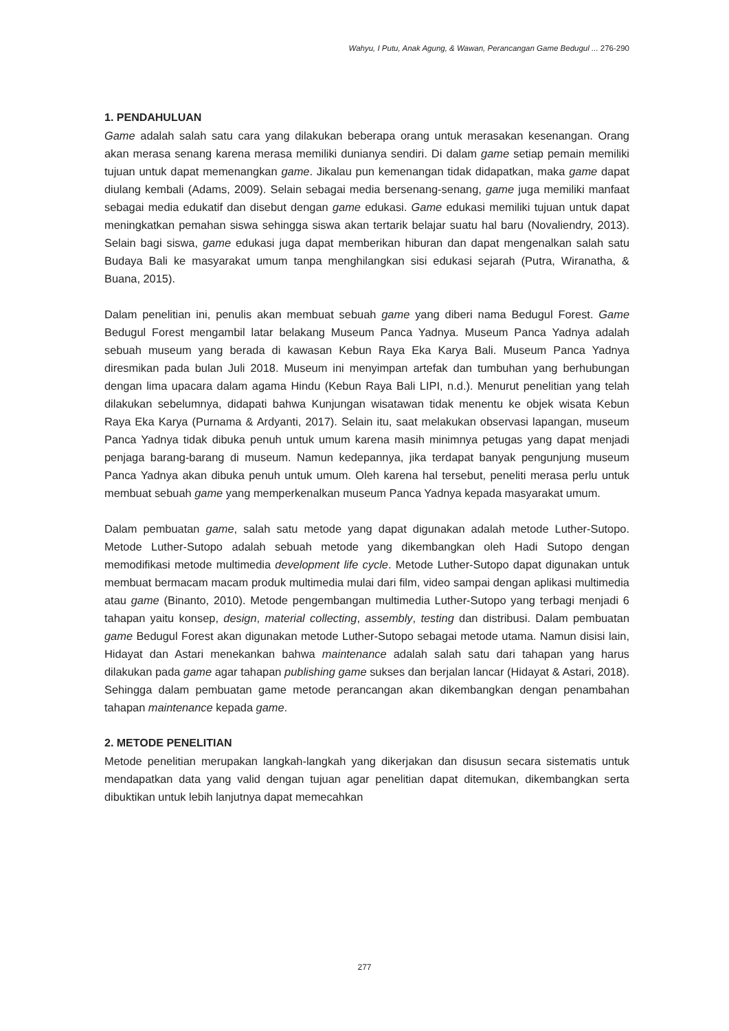Wahyu, I Putu, Anak Agung, & Wawan, Perancangan Game Bedugul ... 276-290
1. PENDAHULUAN
Game adalah salah satu cara yang dilakukan beberapa orang untuk merasakan kesenangan. Orang akan merasa senang karena merasa memiliki dunianya sendiri. Di dalam game setiap pemain memiliki tujuan untuk dapat memenangkan game. Jikalau pun kemenangan tidak didapatkan, maka game dapat diulang kembali (Adams, 2009). Selain sebagai media bersenang-senang, game juga memiliki manfaat sebagai media edukatif dan disebut dengan game edukasi. Game edukasi memiliki tujuan untuk dapat meningkatkan pemahan siswa sehingga siswa akan tertarik belajar suatu hal baru (Novaliendry, 2013). Selain bagi siswa, game edukasi juga dapat memberikan hiburan dan dapat mengenalkan salah satu Budaya Bali ke masyarakat umum tanpa menghilangkan sisi edukasi sejarah (Putra, Wiranatha, & Buana, 2015).
Dalam penelitian ini, penulis akan membuat sebuah game yang diberi nama Bedugul Forest. Game Bedugul Forest mengambil latar belakang Museum Panca Yadnya. Museum Panca Yadnya adalah sebuah museum yang berada di kawasan Kebun Raya Eka Karya Bali. Museum Panca Yadnya diresmikan pada bulan Juli 2018. Museum ini menyimpan artefak dan tumbuhan yang berhubungan dengan lima upacara dalam agama Hindu (Kebun Raya Bali LIPI, n.d.). Menurut penelitian yang telah dilakukan sebelumnya, didapati bahwa Kunjungan wisatawan tidak menentu ke objek wisata Kebun Raya Eka Karya (Purnama & Ardyanti, 2017). Selain itu, saat melakukan observasi lapangan, museum Panca Yadnya tidak dibuka penuh untuk umum karena masih minimnya petugas yang dapat menjadi penjaga barang-barang di museum. Namun kedepannya, jika terdapat banyak pengunjung museum Panca Yadnya akan dibuka penuh untuk umum. Oleh karena hal tersebut, peneliti merasa perlu untuk membuat sebuah game yang memperkenalkan museum Panca Yadnya kepada masyarakat umum.
Dalam pembuatan game, salah satu metode yang dapat digunakan adalah metode Luther-Sutopo. Metode Luther-Sutopo adalah sebuah metode yang dikembangkan oleh Hadi Sutopo dengan memodifikasi metode multimedia development life cycle. Metode Luther-Sutopo dapat digunakan untuk membuat bermacam macam produk multimedia mulai dari film, video sampai dengan aplikasi multimedia atau game (Binanto, 2010). Metode pengembangan multimedia Luther-Sutopo yang terbagi menjadi 6 tahapan yaitu konsep, design, material collecting, assembly, testing dan distribusi. Dalam pembuatan game Bedugul Forest akan digunakan metode Luther-Sutopo sebagai metode utama. Namun disisi lain, Hidayat dan Astari menekankan bahwa maintenance adalah salah satu dari tahapan yang harus dilakukan pada game agar tahapan publishing game sukses dan berjalan lancar (Hidayat & Astari, 2018). Sehingga dalam pembuatan game metode perancangan akan dikembangkan dengan penambahan tahapan maintenance kepada game.
2. METODE PENELITIAN
Metode penelitian merupakan langkah-langkah yang dikerjakan dan disusun secara sistematis untuk mendapatkan data yang valid dengan tujuan agar penelitian dapat ditemukan, dikembangkan serta dibuktikan untuk lebih lanjutnya dapat memecahkan
277